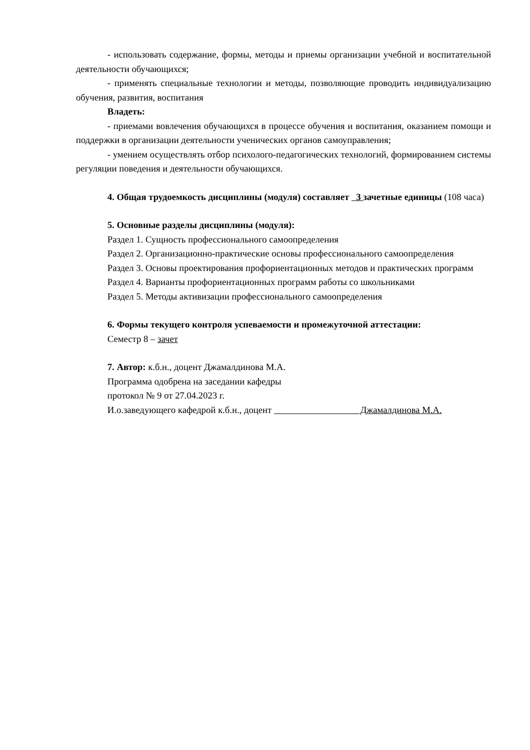- использовать содержание, формы, методы и приемы организации учебной и воспитательной деятельности обучающихся;
- применять специальные технологии и методы, позволяющие проводить индивидуализацию обучения, развития, воспитания
Владеть:
- приемами вовлечения обучающихся в процессе обучения и воспитания, оказанием помощи и поддержки в организации деятельности ученических органов самоуправления;
- умением осуществлять отбор психолого-педагогических технологий, формированием системы регуляции поведения и деятельности обучающихся.
4. Общая трудоемкость дисциплины (модуля) составляет 3 зачетные единицы (108 часа)
5. Основные разделы дисциплины (модуля):
Раздел 1. Сущность профессионального самоопределения
Раздел 2. Организационно-практические основы профессионального самоопределения
Раздел 3. Основы проектирования профориентационных методов и практических программ
Раздел 4. Варианты профориентационных программ работы со школьниками
Раздел 5. Методы активизации профессионального самоопределения
6. Формы текущего контроля успеваемости и промежуточной аттестации:
Семестр 8 – зачет
7. Автор: к.б.н., доцент Джамалдинова М.А.
Программа одобрена на заседании кафедры
протокол № 9 от 27.04.2023 г.
И.о.заведующего кафедрой к.б.н., доцент Джамалдинова М.А.